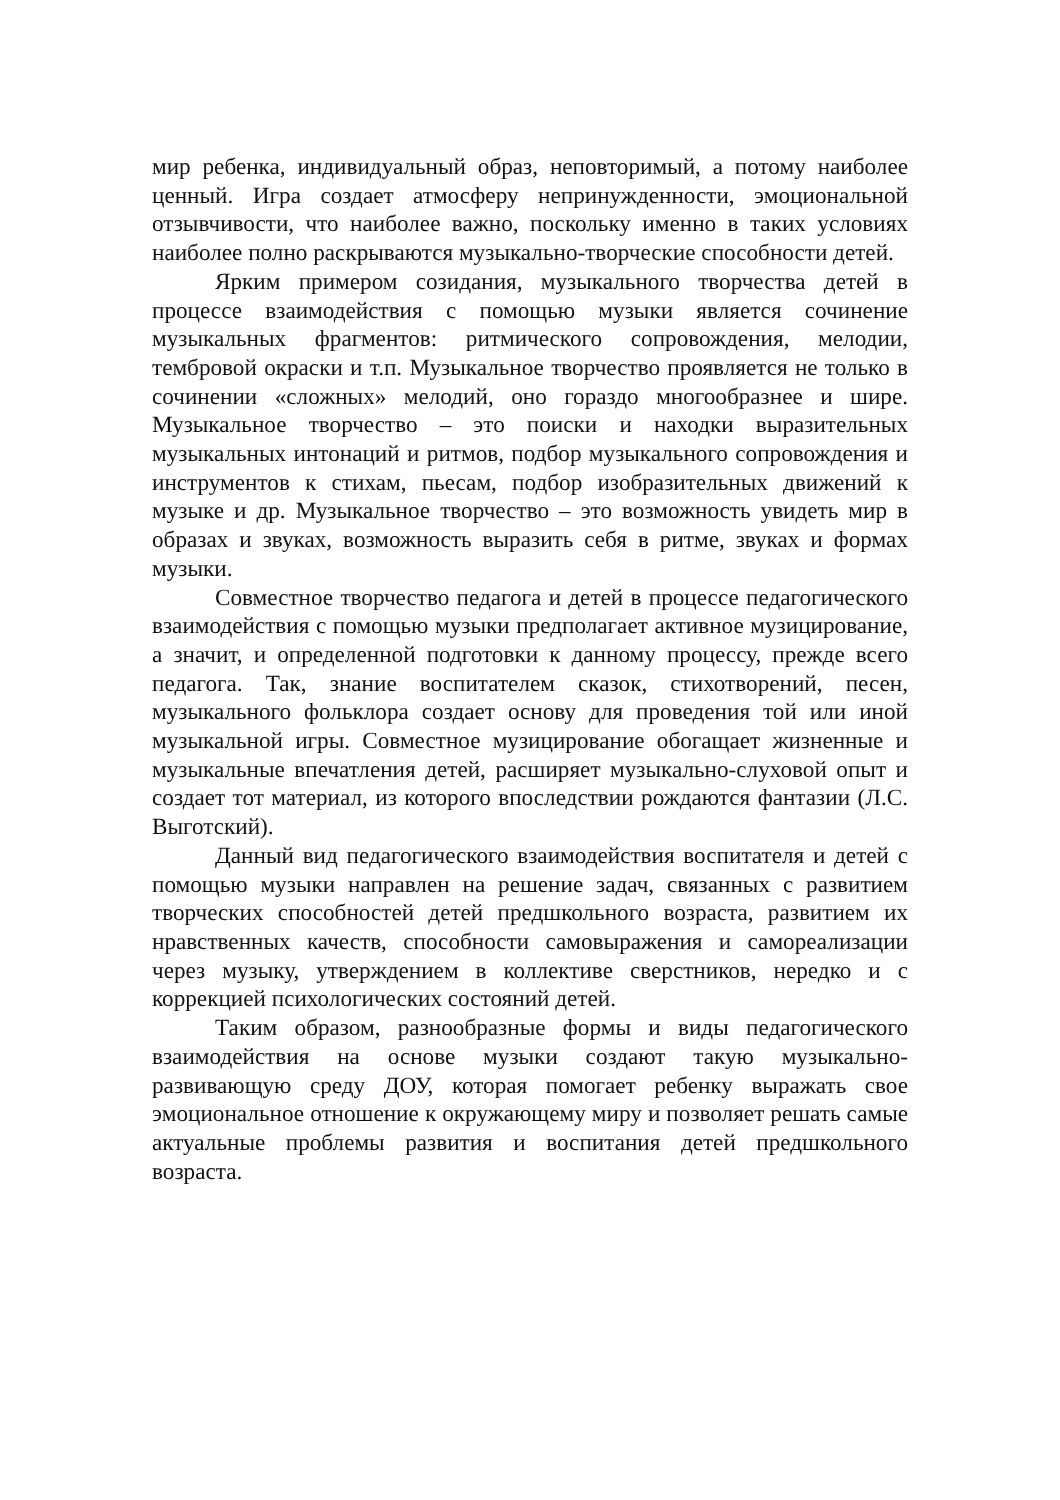мир ребенка, индивидуальный образ, неповторимый, а потому наиболее ценный. Игра создает атмосферу непринужденности, эмоциональной отзывчивости, что наиболее важно, поскольку именно в таких условиях наиболее полно раскрываются музыкально-творческие способности детей.
Ярким примером созидания, музыкального творчества детей в процессе взаимодействия с помощью музыки является сочинение музыкальных фрагментов: ритмического сопровождения, мелодии, тембровой окраски и т.п. Музыкальное творчество проявляется не только в сочинении «сложных» мелодий, оно гораздо многообразнее и шире. Музыкальное творчество – это поиски и находки выразительных музыкальных интонаций и ритмов, подбор музыкального сопровождения и инструментов к стихам, пьесам, подбор изобразительных движений к музыке и др. Музыкальное творчество – это возможность увидеть мир в образах и звуках, возможность выразить себя в ритме, звуках и формах музыки.
Совместное творчество педагога и детей в процессе педагогического взаимодействия с помощью музыки предполагает активное музицирование, а значит, и определенной подготовки к данному процессу, прежде всего педагога. Так, знание воспитателем сказок, стихотворений, песен, музыкального фольклора создает основу для проведения той или иной музыкальной игры. Совместное музицирование обогащает жизненные и музыкальные впечатления детей, расширяет музыкально-слуховой опыт и создает тот материал, из которого впоследствии рождаются фантазии (Л.С. Выготский).
Данный вид педагогического взаимодействия воспитателя и детей с помощью музыки направлен на решение задач, связанных с развитием творческих способностей детей предшкольного возраста, развитием их нравственных качеств, способности самовыражения и самореализации через музыку, утверждением в коллективе сверстников, нередко и с коррекцией психологических состояний детей.
Таким образом, разнообразные формы и виды педагогического взаимодействия на основе музыки создают такую музыкально-развивающую среду ДОУ, которая помогает ребенку выражать свое эмоциональное отношение к окружающему миру и позволяет решать самые актуальные проблемы развития и воспитания детей предшкольного возраста.